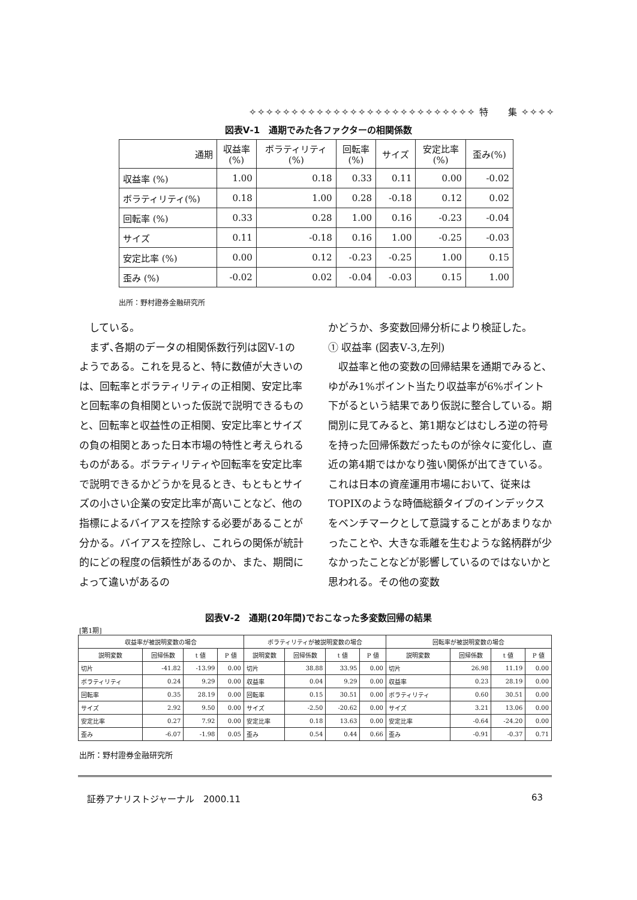✧✧✧✧✧✧✧✧✧✧✧✧✧✧✧✧✧✧✧✧✧✧✧✧✧✧✧ 特　　集 ✧✧✧✧
図表Ⅴ-1　通期でみた各ファクターの相関係数
| 通期 | 収益率 (%) | ボラティリティ (%) | 回転率 (%) | サイズ | 安定比率 (%) | 歪み(%) |
| --- | --- | --- | --- | --- | --- | --- |
| 収益率 (%) | 1.00 | 0.18 | 0.33 | 0.11 | 0.00 | -0.02 |
| ボラティリティ(%) | 0.18 | 1.00 | 0.28 | -0.18 | 0.12 | 0.02 |
| 回転率 (%) | 0.33 | 0.28 | 1.00 | 0.16 | -0.23 | -0.04 |
| サイズ | 0.11 | -0.18 | 0.16 | 1.00 | -0.25 | -0.03 |
| 安定比率 (%) | 0.00 | 0.12 | -0.23 | -0.25 | 1.00 | 0.15 |
| 歪み (%) | -0.02 | 0.02 | -0.04 | -0.03 | 0.15 | 1.00 |
出所：野村證券金融研究所
　している。
　まず､各期のデータの相関係数行列は図Ⅴ-1のようである。これを見ると、特に数値が大きいのは、回転率とボラティリティの正相関、安定比率と回転率の負相関といった仮説で説明できるものと、回転率と収益性の正相関、安定比率とサイズの負の相関とあった日本市場の特性と考えられるものがある。ボラティリティや回転率を安定比率で説明できるかどうかを見るとき、もともとサイズの小さい企業の安定比率が高いことなど、他の指標によるバイアスを控除する必要があることが分かる。バイアスを控除し、これらの関係が統計的にどの程度の信頼性があるのか、また、期間によって違いがあるの
かどうか、多変数回帰分析により検証した。
① 収益率 (図表Ⅴ-3,左列)
　収益率と他の変数の回帰結果を通期でみると、ゆがみ1%ポイント当たり収益率が6%ポイント下がるという結果であり仮説に整合している。期間別に見てみると、第1期などはむしろ逆の符号を持った回帰係数だったものが徐々に変化し、直近の第4期ではかなり強い関係が出てきている。これは日本の資産運用市場において、従来はTOPIXのような時価総額タイプのインデックスをベンチマークとして意識することがあまりなかったことや、大きな乖離を生むような銘柄群が少なかったことなどが影響しているのではないかと思われる。その他の変数
図表Ⅴ-2　通期(20年間)でおこなった多変数回帰の結果
[第1期]
| 収益率が被説明変数の場合 | | | | ボラティリティが被説明変数の場合 | | | | 回転率が被説明変数の場合 | | | |
| --- | --- | --- | --- | --- | --- | --- | --- | --- | --- | --- | --- |
| 説明変数 | 回帰係数 | t 値 | P 値 | 説明変数 | 回帰係数 | t 値 | P 値 | 説明変数 | 回帰係数 | t 値 | P 値 |
| 切片 | -41.82 | -13.99 | 0.00 | 切片 | 38.88 | 33.95 | 0.00 | 切片 | 26.98 | 11.19 | 0.00 |
| ボラティリティ | 0.24 | 9.29 | 0.00 | 収益率 | 0.04 | 9.29 | 0.00 | 収益率 | 0.23 | 28.19 | 0.00 |
| 回転率 | 0.35 | 28.19 | 0.00 | 回転率 | 0.15 | 30.51 | 0.00 | ボラティリティ | 0.60 | 30.51 | 0.00 |
| サイズ | 2.92 | 9.50 | 0.00 | サイズ | -2.50 | -20.62 | 0.00 | サイズ | 3.21 | 13.06 | 0.00 |
| 安定比率 | 0.27 | 7.92 | 0.00 | 安定比率 | 0.18 | 13.63 | 0.00 | 安定比率 | -0.64 | -24.20 | 0.00 |
| 歪み | -6.07 | -1.98 | 0.05 | 歪み | 0.54 | 0.44 | 0.66 | 歪み | -0.91 | -0.37 | 0.71 |
出所：野村證券金融研究所
証券アナリストジャーナル　2000.11 63